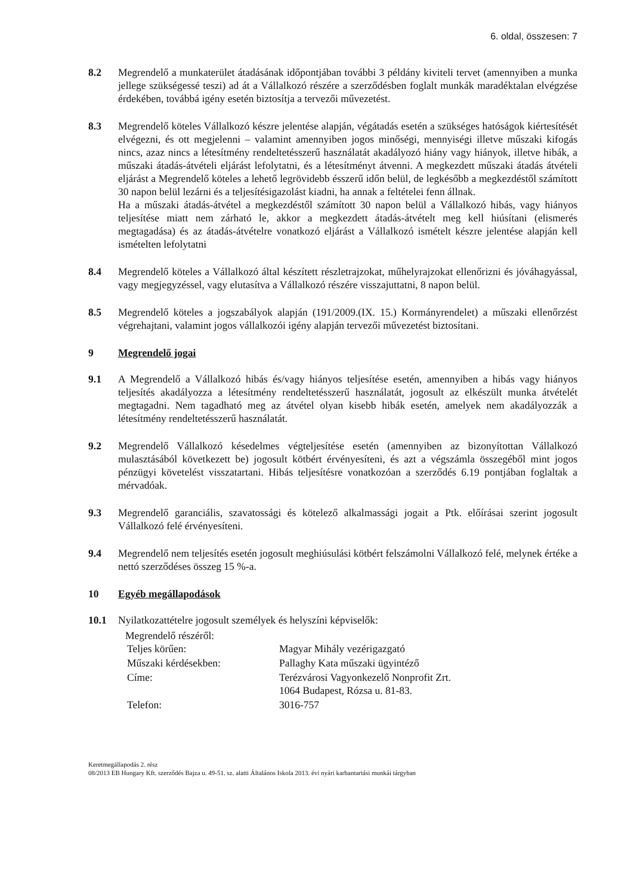6. oldal, összesen: 7
8.2 Megrendelő a munkaterület átadásának időpontjában további 3 példány kiviteli tervet (amennyiben a munka jellege szükségessé teszi) ad át a Vállalkozó részére a szerződésben foglalt munkák maradéktalan elvégzése érdekében, továbbá igény esetén biztosítja a tervezői művezetést.
8.3 Megrendelő köteles Vállalkozó készre jelentése alapján, végátadás esetén a szükséges hatóságok kiértesítését elvégezni, és ott megjelenni – valamint amennyiben jogos minőségi, mennyiségi illetve műszaki kifogás nincs, azaz nincs a létesítmény rendeltetésszerű használatát akadályozó hiány vagy hiányok, illetve hibák, a műszaki átadás-átvételi eljárást lefolytatni, és a létesítményt átvenni. A megkezdett műszaki átadás átvételi eljárást a Megrendelő köteles a lehető legrövidebb ésszerű időn belül, de legkésőbb a megkezdéstől számított 30 napon belül lezárni és a teljesítésigazolást kiadni, ha annak a feltételei fenn állnak.
Ha a műszaki átadás-átvétel a megkezdéstől számított 30 napon belül a Vállalkozó hibás, vagy hiányos teljesítése miatt nem zárható le, akkor a megkezdett átadás-átvételt meg kell hiúsítani (elismerés megtagadása) és az átadás-átvételre vonatkozó eljárást a Vállalkozó ismételt készre jelentése alapján kell ismételten lefolytatni
8.4 Megrendelő köteles a Vállalkozó által készített részletrajzokat, műhelyrajzokat ellenőrizni és jóváhagyással, vagy megjegyzéssel, vagy elutasítva a Vállalkozó részére visszajuttatni, 8 napon belül.
8.5 Megrendelő köteles a jogszabályok alapján (191/2009.(IX. 15.) Kormányrendelet) a műszaki ellenőrzést végrehajtani, valamint jogos vállalkozói igény alapján tervezői művezetést biztosítani.
9 Megrendelő jogai
9.1 A Megrendelő a Vállalkozó hibás és/vagy hiányos teljesítése esetén, amennyiben a hibás vagy hiányos teljesítés akadályozza a létesítmény rendeltetésszerű használatát, jogosult az elkészült munka átvételét megtagadni. Nem tagadható meg az átvétel olyan kisebb hibák esetén, amelyek nem akadályozzák a létesítmény rendeltetésszerű használatát.
9.2 Megrendelő Vállalkozó késedelmes végteljesítése esetén (amennyiben az bizonyítottan Vállalkozó mulasztásából következett be) jogosult kötbért érvényesíteni, és azt a végszámla összegéből mint jogos pénzügyi követelést visszatartani. Hibás teljesítésre vonatkozóan a szerződés 6.19 pontjában foglaltak a mérvadóak.
9.3 Megrendelő garanciális, szavatossági és kötelező alkalmassági jogait a Ptk. előírásai szerint jogosult Vállalkozó felé érvényesíteni.
9.4 Megrendelő nem teljesítés esetén jogosult meghiúsulási kötbért felszámolni Vállalkozó felé, melynek értéke a nettó szerződéses összeg 15 %-a.
10 Egyéb megállapodások
10.1 Nyilatkozattételre jogosult személyek és helyszíni képviselők:
Megrendelő részéről:
| Teljes körűen: | Magyar Mihály vezérigazgató |
| Műszaki kérdésekben: | Pallaghy Kata műszaki ügyintéző |
| Címe: | Terézvárosi Vagyonkezelő Nonprofit Zrt. 1064 Budapest, Rózsa u. 81-83. |
| Telefon: | 3016-757 |
Keretmegállapodás 2. rész
08/2013 EB Hungary Kft. szerződés Bajza u. 49-51. sz. alatti Általános Iskola 2013. évi nyári karbantartási munkái tárgyban